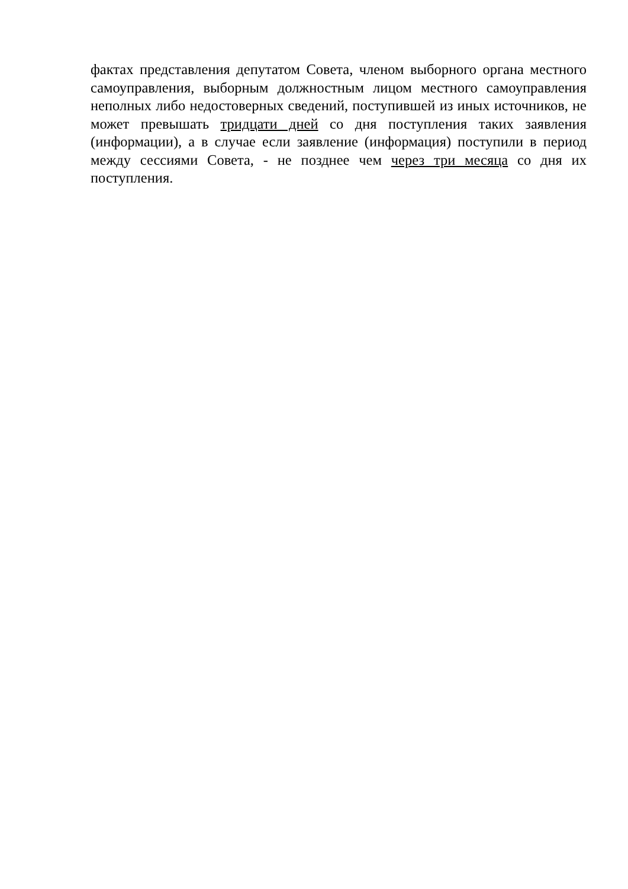фактах представления депутатом Совета, членом выборного органа местного самоуправления, выборным должностным лицом местного самоуправления неполных либо недостоверных сведений, поступившей из иных источников, не может превышать тридцати дней со дня поступления таких заявления (информации), а в случае если заявление (информация) поступили в период между сессиями Совета, - не позднее чем через три месяца со дня их поступления.